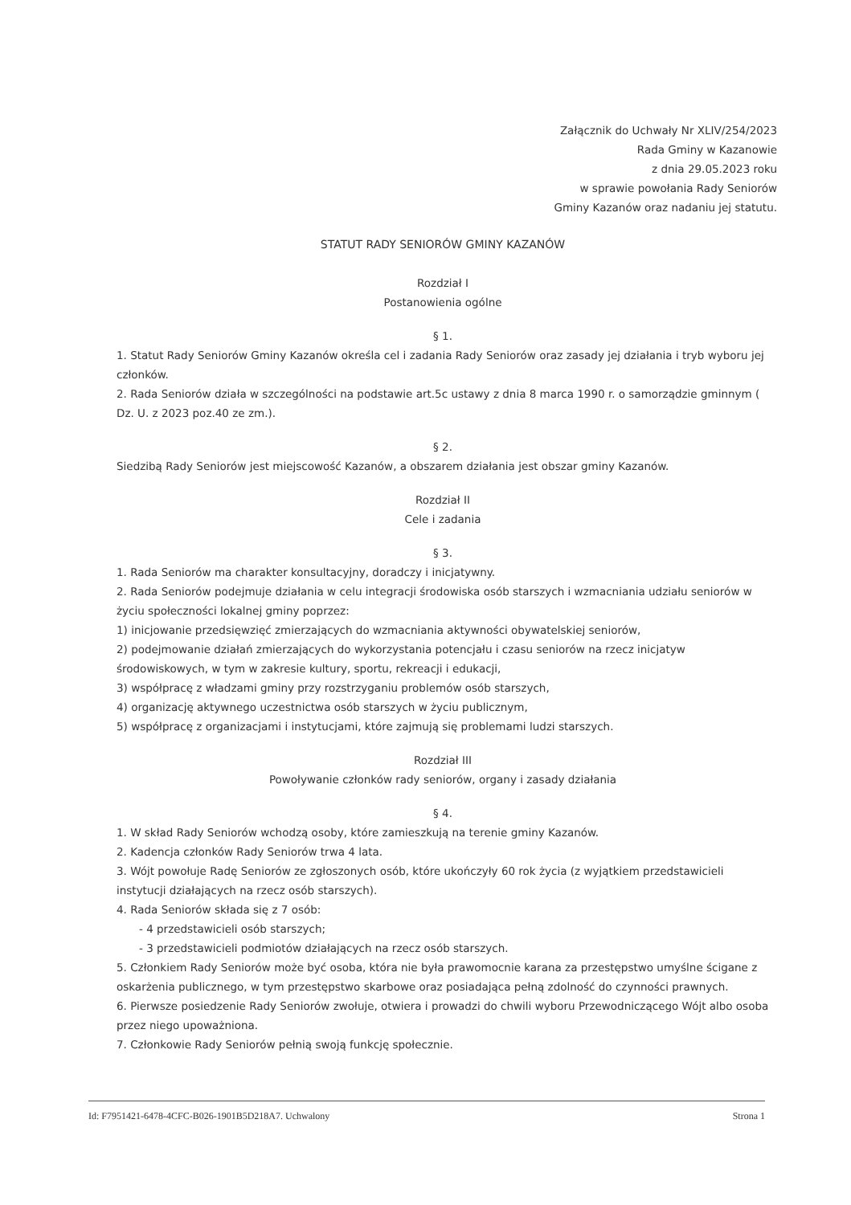Załącznik do Uchwały Nr XLIV/254/2023
Rada Gminy w Kazanowie
z dnia 29.05.2023 roku
w sprawie powołania Rady Seniorów
Gminy Kazanów oraz nadaniu jej statutu.
STATUT RADY SENIORÓW GMINY KAZANÓW
Rozdział I
Postanowienia ogólne
§ 1.
1. Statut Rady Seniorów Gminy Kazanów określa cel i zadania Rady Seniorów oraz zasady jej działania i tryb wyboru jej członków.
2. Rada Seniorów działa w szczególności na podstawie art.5c ustawy z dnia 8 marca 1990 r. o samorządzie gminnym ( Dz. U. z 2023 poz.40 ze zm.).
§ 2.
Siedzibą Rady Seniorów jest miejscowość Kazanów, a obszarem działania jest obszar gminy Kazanów.
Rozdział II
Cele i zadania
§ 3.
1. Rada Seniorów ma charakter konsultacyjny, doradczy i inicjatywny.
2. Rada Seniorów podejmuje działania w celu integracji środowiska osób starszych i wzmacniania udziału seniorów w życiu społeczności lokalnej gminy poprzez:
1) inicjowanie przedsięwzięć zmierzających do wzmacniania aktywności obywatelskiej seniorów,
2) podejmowanie działań zmierzających do wykorzystania potencjału i czasu seniorów na rzecz inicjatyw środowiskowych, w tym w zakresie kultury, sportu, rekreacji i edukacji,
3) współpracę z władzami gminy przy rozstrzyganiu problemów osób starszych,
4) organizację aktywnego uczestnictwa osób starszych w życiu publicznym,
5) współpracę z organizacjami i instytucjami, które zajmują się problemami ludzi starszych.
Rozdział III
Powoływanie członków rady seniorów, organy i zasady działania
§ 4.
1. W skład Rady Seniorów wchodzą osoby, które zamieszkują na terenie gminy Kazanów.
2. Kadencja członków Rady Seniorów trwa 4 lata.
3. Wójt powołuje Radę Seniorów ze zgłoszonych osób, które ukończyły 60 rok życia (z wyjątkiem przedstawicieli instytucji działających na rzecz osób starszych).
4. Rada Seniorów składa się z 7 osób:
- 4 przedstawicieli osób starszych;
- 3 przedstawicieli podmiotów działających na rzecz osób starszych.
5. Członkiem Rady Seniorów może być osoba, która nie była prawomocnie karana za przestępstwo umyślne ścigane z oskarżenia publicznego, w tym przestępstwo skarbowe oraz posiadająca pełną zdolność do czynności prawnych.
6. Pierwsze posiedzenie Rady Seniorów zwołuje, otwiera i prowadzi do chwili wyboru Przewodniczącego Wójt albo osoba przez niego upoważniona.
7. Członkowie Rady Seniorów pełnią swoją funkcję społecznie.
Id: F7951421-6478-4CFC-B026-1901B5D218A7. Uchwalony Strona 1